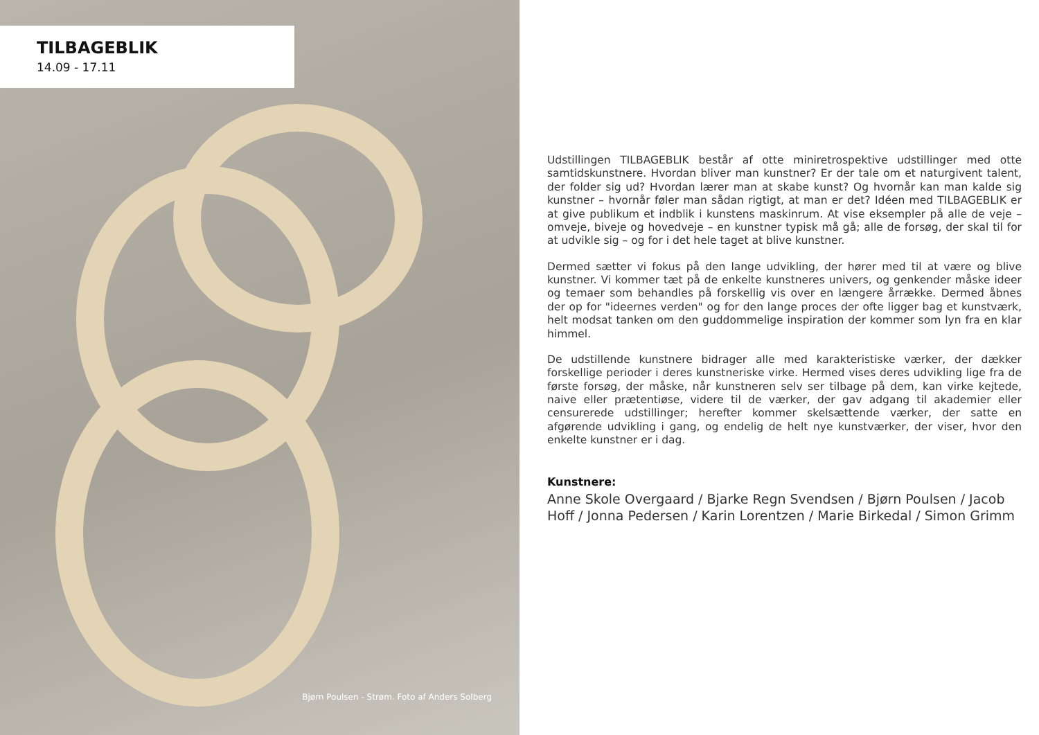TILBAGEBLIK
14.09 - 17.11
Bjørn Poulsen - Strøm. Foto af Anders Solberg
Udstillingen TILBAGEBLIK består af otte miniretrospektive udstillinger med otte samtidskunstnere. Hvordan bliver man kunstner? Er der tale om et naturgivent talent, der folder sig ud? Hvordan lærer man at skabe kunst? Og hvornår kan man kalde sig kunstner – hvornår føler man sådan rigtigt, at man er det? Idéen med TILBAGEBLIK er at give publikum et indblik i kunstens maskinrum. At vise eksempler på alle de veje – omveje, biveje og hovedveje – en kunstner typisk må gå; alle de forsøg, der skal til for at udvikle sig – og for i det hele taget at blive kunstner.
Dermed sætter vi fokus på den lange udvikling, der hører med til at være og blive kunstner. Vi kommer tæt på de enkelte kunstneres univers, og genkender måske ideer og temaer som behandles på forskellig vis over en længere årrække. Dermed åbnes der op for "ideernes verden" og for den lange proces der ofte ligger bag et kunstværk, helt modsat tanken om den guddommelige inspiration der kommer som lyn fra en klar himmel.
De udstillende kunstnere bidrager alle med karakteristiske værker, der dækker forskellige perioder i deres kunstneriske virke. Hermed vises deres udvikling lige fra de første forsøg, der måske, når kunstneren selv ser tilbage på dem, kan virke kejtede, naive eller prætentiøse, videre til de værker, der gav adgang til akademier eller censurerede udstillinger; herefter kommer skelsættende værker, der satte en afgørende udvikling i gang, og endelig de helt nye kunstværker, der viser, hvor den enkelte kunstner er i dag.
Kunstnere:
Anne Skole Overgaard / Bjarke Regn Svendsen / Bjørn Poulsen / Jacob Hoff / Jonna Pedersen / Karin Lorentzen / Marie Birkedal / Simon Grimm